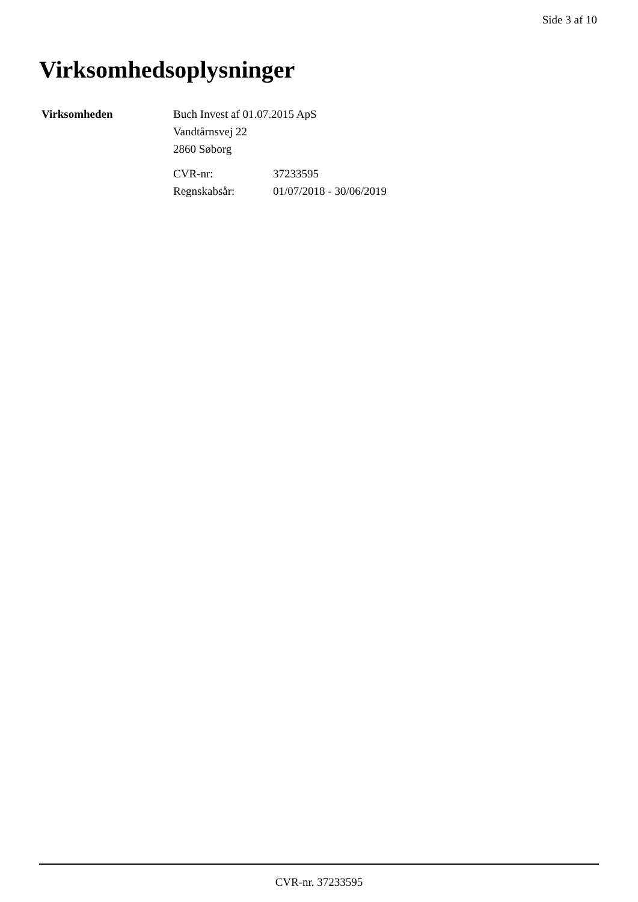Side 3 af 10
Virksomhedsoplysninger
Virksomheden Buch Invest af 01.07.2015 ApS
Vandtårnsvej 22
2860 Søborg
CVR-nr:
Regnskabsår:
37233595
01/07/2018 - 30/06/2019
CVR-nr. 37233595